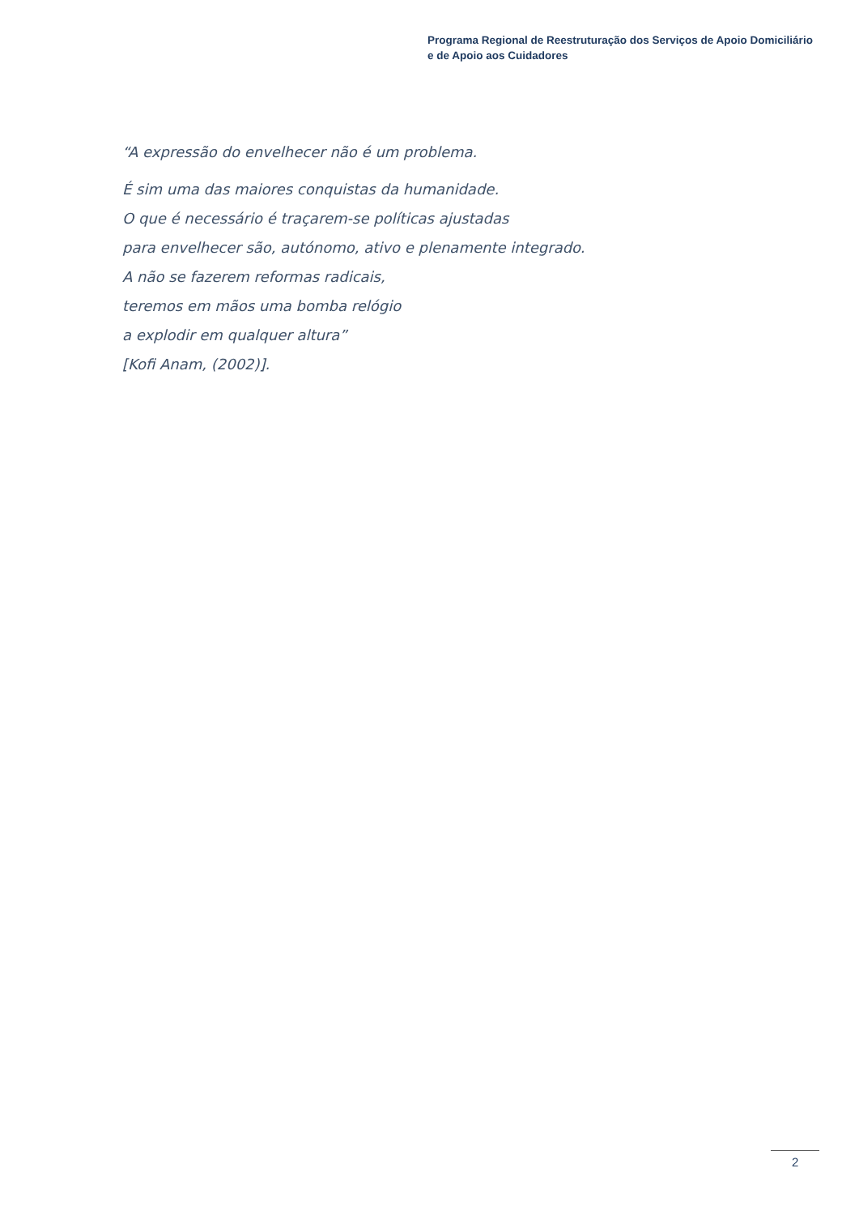Programa Regional de Reestruturação dos Serviços de Apoio Domiciliário
e de Apoio aos Cuidadores
“A expressão do envelhecer não é um problema.
É sim uma das maiores conquistas da humanidade.
O que é necessário é traçarem-se políticas ajustadas
para envelhecer são, autónomo, ativo e plenamente integrado.
A não se fazerem reformas radicais,
teremos em mãos uma bomba relógio
a explodir em qualquer altura”
[Kofi Anam, (2002)].
2